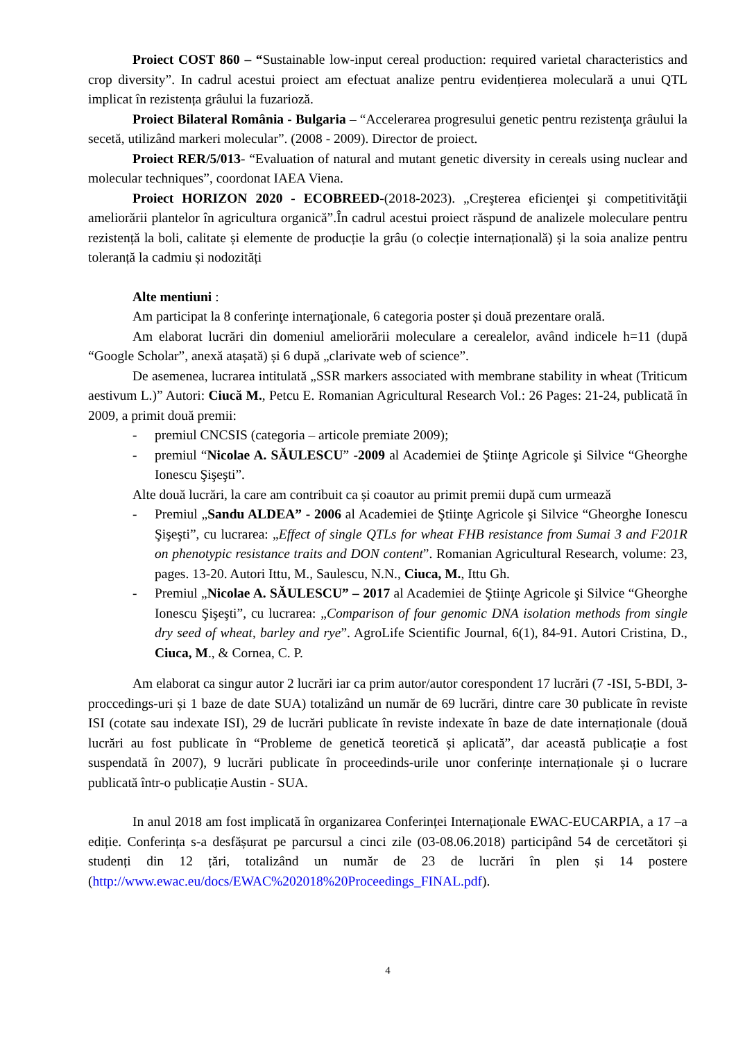Proiect COST 860 – “Sustainable low-input cereal production: required varietal characteristics and crop diversity”. In cadrul acestui proiect am efectuat analize pentru evidențierea moleculară a unui QTL implicat în rezistența grâului la fuzarioză.
Proiect Bilateral România - Bulgaria – “Accelerarea progresului genetic pentru rezistenţa grâului la secetă, utilizând markeri molecular”. (2008 - 2009). Director de proiect.
Proiect RER/5/013- “Evaluation of natural and mutant genetic diversity in cereals using nuclear and molecular techniques”, coordonat IAEA Viena.
Proiect HORIZON 2020 - ECOBREED-(2018-2023). „Creşterea eficienţei şi competitivităţii ameliorării plantelor în agricultura organică”.În cadrul acestui proiect răspund de analizele moleculare pentru rezistență la boli, calitate și elemente de producție la grâu (o colecție internațională) și la soia analize pentru toleranță la cadmiu și nodozități
Alte mentiuni :
Am participat la 8 conferinţe internaţionale, 6 categoria poster și două prezentare orală.
Am elaborat lucrări din domeniul ameliorării moleculare a cerealelor, având indicele h=11 (după “Google Scholar”, anexă atașată) și 6 după „clarivate web of science”.
De asemenea, lucrarea intitulată „SSR markers associated with membrane stability in wheat (Triticum aestivum L.)” Autori: Ciucă M., Petcu E. Romanian Agricultural Research Vol.: 26 Pages: 21-24, publicată în 2009, a primit două premii:
- premiul CNCSIS (categoria – articole premiate 2009);
- premiul “Nicolae A. SĂULESCU” -2009 al Academiei de Ştiinţe Agricole şi Silvice “Gheorghe Ionescu Şişeşti”.
Alte două lucrări, la care am contribuit ca și coautor au primit premii după cum urmează
- Premiul „Sandu ALDEA” - 2006 al Academiei de Ştiinţe Agricole şi Silvice “Gheorghe Ionescu Şişeşti”, cu lucrarea: „Effect of single QTLs for wheat FHB resistance from Sumai 3 and F201R on phenotypic resistance traits and DON content”. Romanian Agricultural Research, volume: 23, pages. 13-20. Autori Ittu, M., Saulescu, N.N., Ciuca, M., Ittu Gh.
- Premiul „Nicolae A. SĂULESCU” – 2017 al Academiei de Ştiinţe Agricole şi Silvice “Gheorghe Ionescu Şişeşti”, cu lucrarea: „Comparison of four genomic DNA isolation methods from single dry seed of wheat, barley and rye”. AgroLife Scientific Journal, 6(1), 84-91. Autori Cristina, D., Ciuca, M., & Cornea, C. P.
Am elaborat ca singur autor 2 lucrări iar ca prim autor/autor corespondent 17 lucrări (7 -ISI, 5-BDI, 3-proccedings-uri și 1 baze de date SUA) totalizând un număr de 69 lucrări, dintre care 30 publicate în reviste ISI (cotate sau indexate ISI), 29 de lucrări publicate în reviste indexate în baze de date internaționale (două lucrări au fost publicate în “Probleme de genetică teoretică și aplicată”, dar această publicație a fost suspendată în 2007), 9 lucrări publicate în proceedinds-urile unor conferințe internaționale și o lucrare publicată într-o publicație Austin - SUA.
In anul 2018 am fost implicată în organizarea Conferinței Internaționale EWAC-EUCARPIA, a 17 –a ediție. Conferința s-a desfășurat pe parcursul a cinci zile (03-08.06.2018) participând 54 de cercetători și studenți din 12 țări, totalizând un număr de 23 de lucrări în plen și 14 postere (http://www.ewac.eu/docs/EWAC%202018%20Proceedings_FINAL.pdf).
4